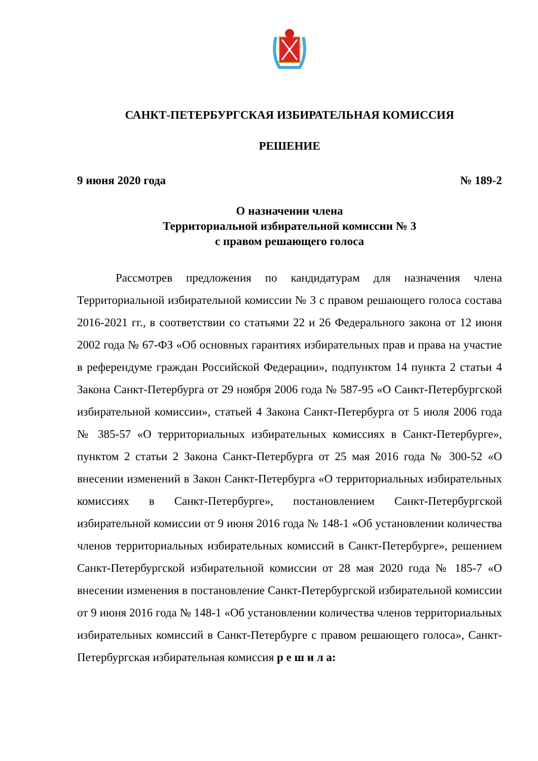САНКТ-ПЕТЕРБУРГСКАЯ ИЗБИРАТЕЛЬНАЯ КОМИССИЯ
РЕШЕНИЕ
9 июня 2020 года № 189-2
О назначении члена
Территориальной избирательной комиссии № 3
с правом решающего голоса
Рассмотрев предложения по кандидатурам для назначения члена Территориальной избирательной комиссии № 3 с правом решающего голоса состава 2016-2021 гг., в соответствии со статьями 22 и 26 Федерального закона от 12 июня 2002 года № 67-ФЗ «Об основных гарантиях избирательных прав и права на участие в референдуме граждан Российской Федерации», подпунктом 14 пункта 2 статьи 4 Закона Санкт-Петербурга от 29 ноября 2006 года № 587-95 «О Санкт-Петербургской избирательной комиссии», статьей 4 Закона Санкт-Петербурга от 5 июля 2006 года № 385-57 «О территориальных избирательных комиссиях в Санкт-Петербурге», пунктом 2 статьи 2 Закона Санкт-Петербурга от 25 мая 2016 года № 300-52 «О внесении изменений в Закон Санкт-Петербурга «О территориальных избирательных комиссиях в Санкт-Петербурге», постановлением Санкт-Петербургской избирательной комиссии от 9 июня 2016 года № 148-1 «Об установлении количества членов территориальных избирательных комиссий в Санкт-Петербурге», решением Санкт-Петербургской избирательной комиссии от 28 мая 2020 года № 185-7 «О внесении изменения в постановление Санкт-Петербургской избирательной комиссии от 9 июня 2016 года № 148-1 «Об установлении количества членов территориальных избирательных комиссий в Санкт-Петербурге с правом решающего голоса», Санкт-Петербургская избирательная комиссия р е ш и л а: